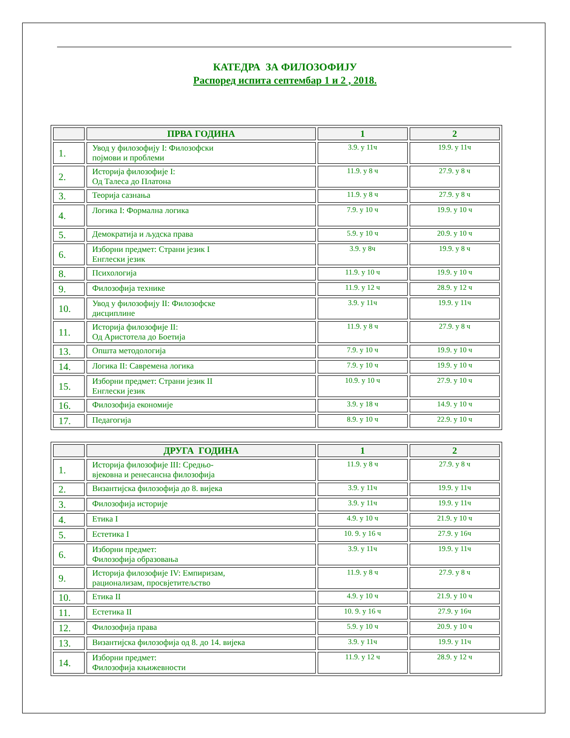КАТЕДРА ЗА ФИЛОЗОФИЈУ
Распоред испита септембар 1 и 2 , 2018.
| | ПРВА ГОДИНА | 1 | 2 |
| --- | --- | --- | --- |
| 1. | Увод у филозофију I: Филозофски појмови и проблеми | 3.9. у 11ч | 19.9. у 11ч |
| 2. | Историја филозофије I: Од Талеса до Платона | 11.9. у 8 ч | 27.9. у 8 ч |
| 3. | Теорија сазнања | 11.9. у 8 ч | 27.9. у 8 ч |
| 4. | Логика I: Формална логика | 7.9. у 10 ч | 19.9. у 10 ч |
| 5. | Демократија и људска права | 5.9. у 10 ч | 20.9. у 10 ч |
| 6. | Изборни предмет: Страни језик I Енглески језик | 3.9. у 8ч | 19.9. у 8 ч |
| 8. | Психологија | 11.9. у 10 ч | 19.9. у 10 ч |
| 9. | Филозофија технике | 11.9. у 12 ч | 28.9. у 12 ч |
| 10. | Увод у филозофију II: Филозофске дисциплине | 3.9. у 11ч | 19.9. у 11ч |
| 11. | Историја филозофије II: Од Аристотела до Боетија | 11.9. у 8 ч | 27.9. у 8 ч |
| 13. | Општа методологија | 7.9. у 10 ч | 19.9. у 10 ч |
| 14. | Логика II: Савремена логика | 7.9. у 10 ч | 19.9. у 10 ч |
| 15. | Изборни предмет: Страни језик II Енглески језик | 10.9. у 10 ч | 27.9. у 10 ч |
| 16. | Филозофија економије | 3.9. у 18 ч | 14.9. у 10 ч |
| 17. | Педагогија | 8.9. у 10 ч | 22.9. у 10 ч |
| | ДРУГА ГОДИНА | 1 | 2 |
| --- | --- | --- | --- |
| 1. | Историја филозофије III: Средњо- вјековна и ренесансна филозофија | 11.9. у 8 ч | 27.9. у 8 ч |
| 2. | Византијска филозофија до 8. вијека | 3.9. у 11ч | 19.9. у 11ч |
| 3. | Филозофија историје | 3.9. у 11ч | 19.9. у 11ч |
| 4. | Етика I | 4.9. у 10 ч | 21.9. у 10 ч |
| 5. | Естетика I | 10. 9. у 16 ч | 27.9. у 16ч |
| 6. | Изборни предмет: Филозофија образовања | 3.9. у 11ч | 19.9. у 11ч |
| 9. | Историја филозофије IV: Емпиризам, рационализам, просвјетитељство | 11.9. у 8 ч | 27.9. у 8 ч |
| 10. | Етика II | 4.9. у 10 ч | 21.9. у 10 ч |
| 11. | Естетика II | 10. 9. у 16 ч | 27.9. у 16ч |
| 12. | Филозофија права | 5.9. у 10 ч | 20.9. у 10 ч |
| 13. | Византијска филозофија од 8. до 14. вијека | 3.9. у 11ч | 19.9. у 11ч |
| 14. | Изборни предмет: Филозофија књижевности | 11.9. у 12 ч | 28.9. у 12 ч |